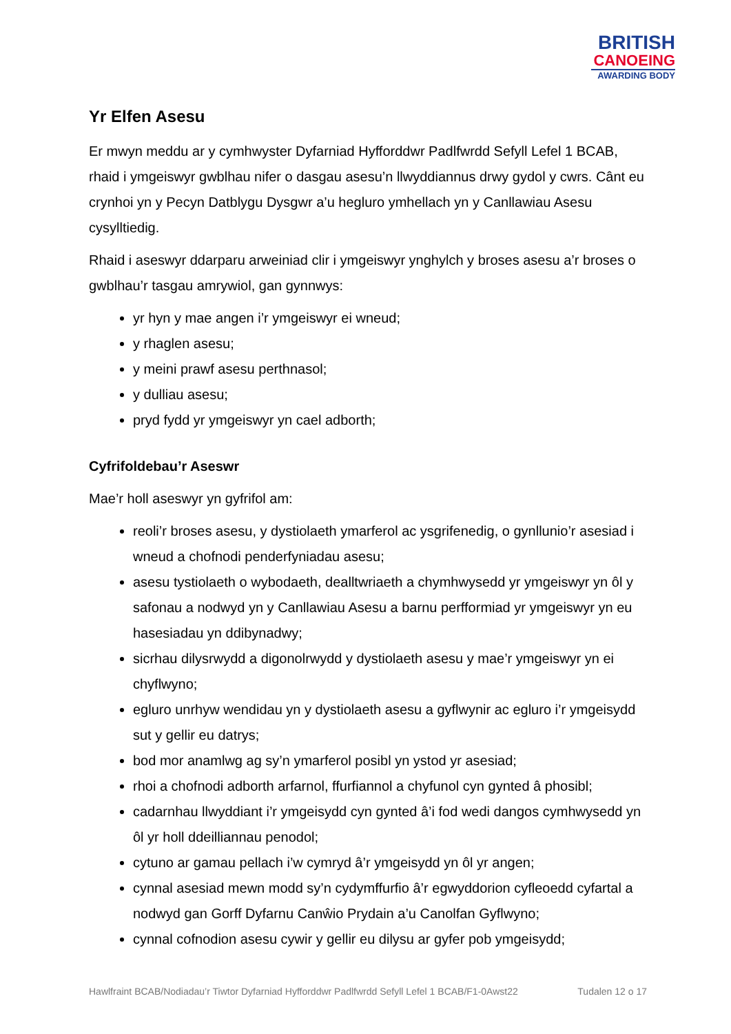BRITISH
CANOEING
AWARDING BODY
Yr Elfen Asesu
Er mwyn meddu ar y cymhwyster Dyfarniad Hyfforddwr Padlfwrdd Sefyll Lefel 1 BCAB, rhaid i ymgeiswyr gwblhau nifer o dasgau asesu’n llwyddiannus drwy gydol y cwrs. Cânt eu crynhoi yn y Pecyn Datblygu Dysgwr a’u hegluro ymhellach yn y Canllawiau Asesu cysylltiedig.
Rhaid i aseswyr ddarparu arweiniad clir i ymgeiswyr ynghylch y broses asesu a’r broses o gwblhau’r tasgau amrywiol, gan gynnwys:
yr hyn y mae angen i’r ymgeiswyr ei wneud;
y rhaglen asesu;
y meini prawf asesu perthnasol;
y dulliau asesu;
pryd fydd yr ymgeiswyr yn cael adborth;
Cyfrifoldebau’r Aseswr
Mae’r holl aseswyr yn gyfrifol am:
reoli’r broses asesu, y dystiolaeth ymarferol ac ysgrifenedig, o gynllunio’r asesiad i wneud a chofnodi penderfyniadau asesu;
asesu tystiolaeth o wybodaeth, dealltwriaeth a chymhwysedd yr ymgeiswyr yn ôl y safonau a nodwyd yn y Canllawiau Asesu a barnu perfformiad yr ymgeiswyr yn eu hasesiadau yn ddibynadwy;
sicrhau dilysrwydd a digonolrwydd y dystiolaeth asesu y mae’r ymgeiswyr yn ei chyflwyno;
egluro unrhyw wendidau yn y dystiolaeth asesu a gyflwynir ac egluro i’r ymgeisydd sut y gellir eu datrys;
bod mor anamlwg ag sy’n ymarferol posibl yn ystod yr asesiad;
rhoi a chofnodi adborth arfarnol, ffurfiannol a chyfunol cyn gynted â phosibl;
cadarnhau llwyddiant i’r ymgeisydd cyn gynted â’i fod wedi dangos cymhwysedd yn ôl yr holl ddeilliannau penodol;
cytuno ar gamau pellach i’w cymryd â’r ymgeisydd yn ôl yr angen;
cynnal asesiad mewn modd sy’n cydymffurfio â’r egwyddorion cyfleoedd cyfartal a nodwyd gan Gorff Dyfarnu Canŵio Prydain a’u Canolfan Gyflwyno;
cynnal cofnodion asesu cywir y gellir eu dilysu ar gyfer pob ymgeisydd;
Hawlfraint BCAB/Nodiadau’r Tiwtor Dyfarniad Hyfforddwr Padlfwrdd Sefyll Lefel 1 BCAB/F1-0Awst22 Tudalen 12 o 17